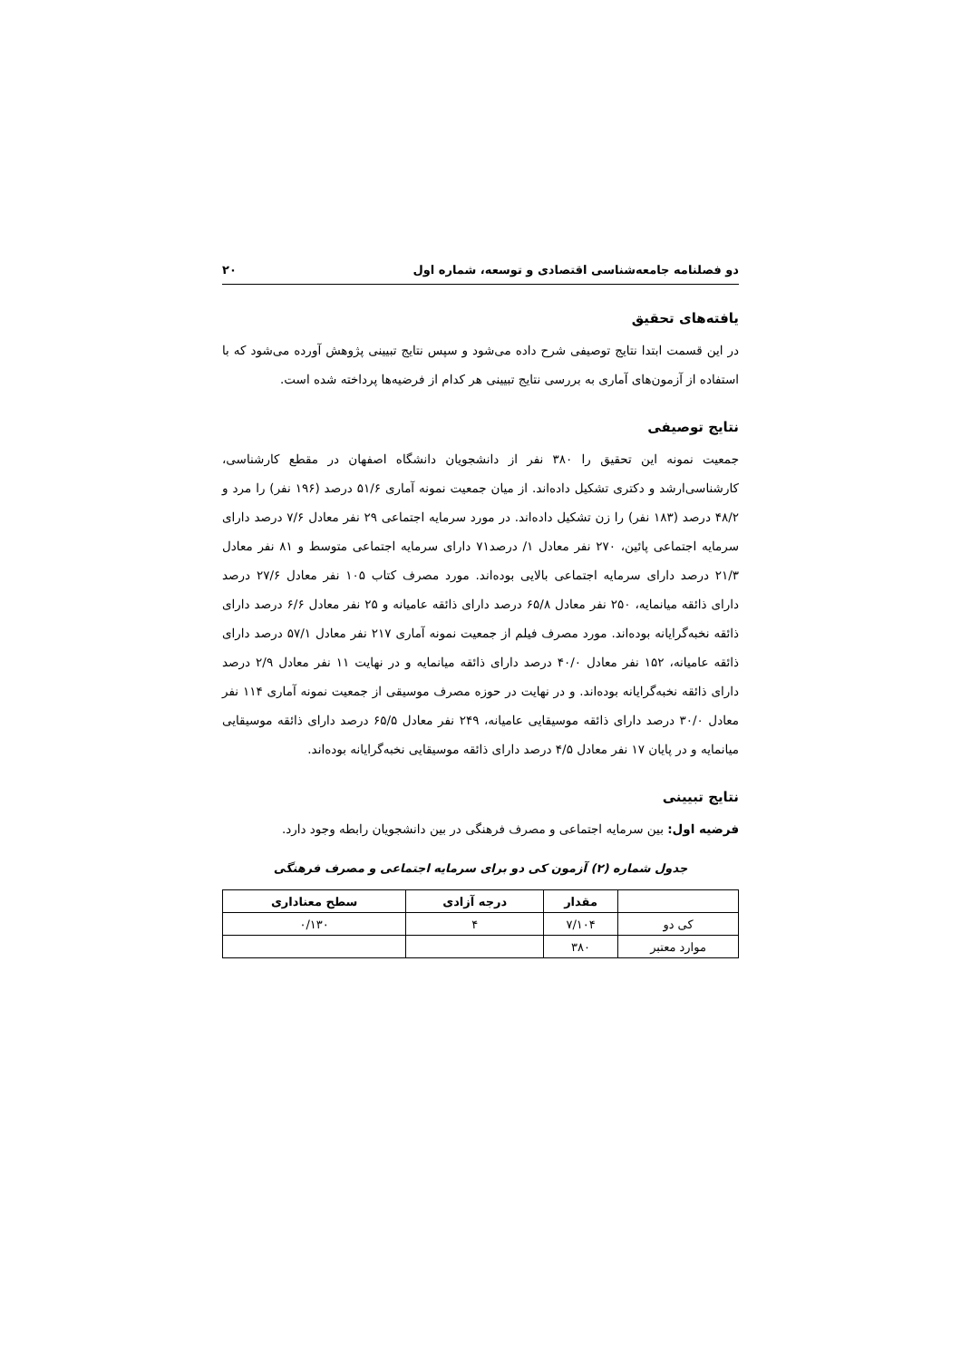دو فصلنامه جامعه‌شناسی اقتصادی و توسعه، شماره اول ۲۰
یافته‌های تحقیق
در این قسمت ابتدا نتایج توصیفی شرح داده می‌شود و سپس نتایج تبیینی پژوهش آورده می‌شود که با استفاده از آزمون‌های آماری به بررسی نتایج تبیینی هر کدام از فرضیه‌ها پرداخته شده است.
نتایج توصیفی
جمعیت نمونه این تحقیق را ۳۸۰ نفر از دانشجویان دانشگاه اصفهان در مقطع کارشناسی، کارشناسی‌ارشد و دکتری تشکیل داده‌اند. از میان جمعیت نمونه آماری ۵۱/۶ درصد (۱۹۶ نفر) را مرد و ۴۸/۲ درصد (۱۸۳ نفر) را زن تشکیل داده‌اند. در مورد سرمایه اجتماعی ۲۹ نفر معادل ۷/۶ درصد دارای سرمایه اجتماعی پائین، ۲۷۰ نفر معادل ۱/ درصد۷۱ دارای سرمایه اجتماعی متوسط و ۸۱ نفر معادل ۲۱/۳ درصد دارای سرمایه اجتماعی بالایی بوده‌اند. مورد مصرف کتاب ۱۰۵ نفر معادل ۲۷/۶ درصد دارای ذائقه میانمایه، ۲۵۰ نفر معادل ۶۵/۸ درصد دارای ذائقه عامیانه و ۲۵ نفر معادل ۶/۶ درصد دارای ذائقه نخبه‌گرایانه بوده‌اند. مورد مصرف فیلم از جمعیت نمونه آماری ۲۱۷ نفر معادل ۵۷/۱ درصد دارای ذائقه عامیانه، ۱۵۲ نفر معادل ۴۰/۰ درصد دارای ذائقه میانمایه و در نهایت ۱۱ نفر معادل ۲/۹ درصد دارای ذائقه نخبه‌گرایانه بوده‌اند. و در نهایت در حوزه مصرف موسیقی از جمعیت نمونه آماری ۱۱۴ نفر معادل ۳۰/۰ درصد دارای ذائقه موسیقایی عامیانه، ۲۴۹ نفر معادل ۶۵/۵ درصد دارای ذائقه موسیقایی میانمایه و در پایان ۱۷ نفر معادل ۴/۵ درصد دارای ذائقه موسیقایی نخبه‌گرایانه بوده‌اند.
نتایج تبیینی
فرضیه اول: بین سرمایه اجتماعی و مصرف فرهنگی در بین دانشجویان رابطه وجود دارد.
جدول شماره (۲) آزمون کی دو برای سرمایه اجتماعی و مصرف فرهنگی
| | مقدار | درجه آزادی | سطح معناداری |
| --- | --- | --- | --- |
| کی دو | ۷/۱۰۴ | ۴ | ۰/۱۳۰ |
| موارد معتبر | ۳۸۰ | | |